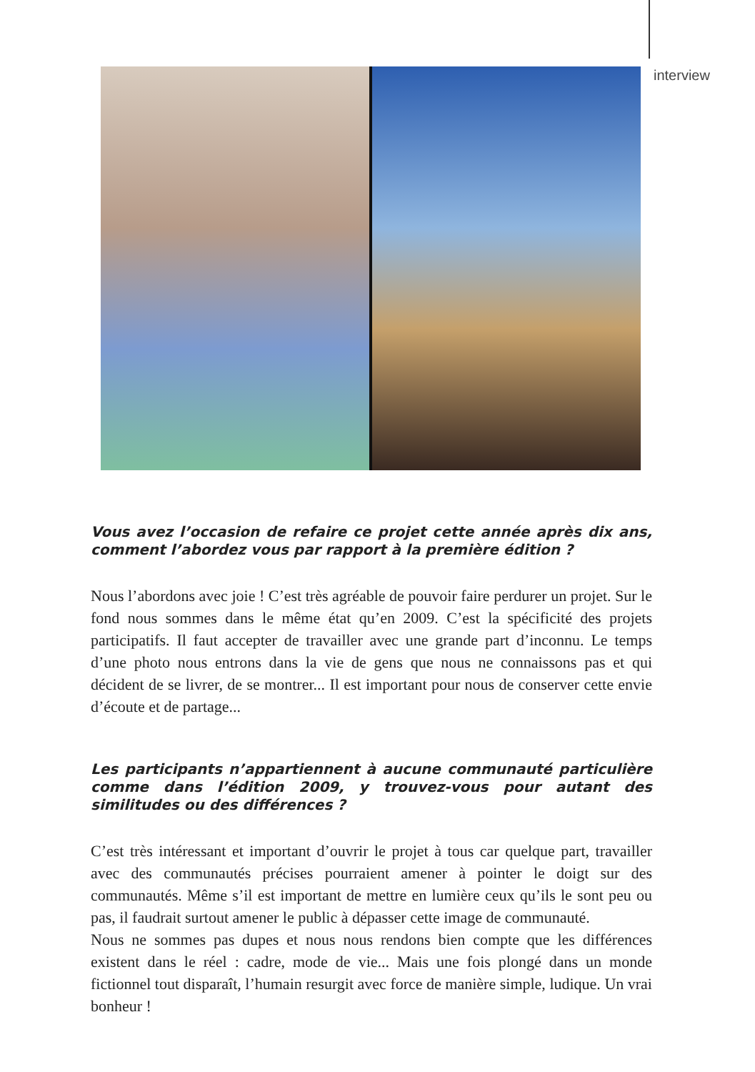interview
Vous avez l’occasion de refaire ce projet cette année après dix ans, comment l’abordez vous par rapport à la première édition ?
Nous l’abordons avec joie ! C’est très agréable de pouvoir faire perdurer un projet. Sur le fond nous sommes dans le même état qu’en 2009. C’est la spécificité des projets participatifs. Il faut accepter de travailler avec une grande part d’inconnu. Le temps d’une photo nous entrons dans la vie de gens que nous ne connaissons pas et qui décident de se livrer, de se montrer... Il est important pour nous de conserver cette envie d’écoute et de partage...
Les participants n’appartiennent à aucune communauté particulière comme dans l’édition 2009, y trouvez-vous pour autant des similitudes ou des différences ?
C’est très intéressant et important d’ouvrir le projet à tous car quelque part, travailler avec des communautés précises pourraient amener à pointer le doigt sur des communautés. Même s’il est important de mettre en lumière ceux qu’ils le sont peu ou pas, il faudrait surtout amener le public à dépasser cette image de communauté.
Nous ne sommes pas dupes et nous nous rendons bien compte que les différences existent dans le réel : cadre, mode de vie... Mais une fois plongé dans un monde fictionnel tout disparaît, l’humain resurgit avec force de manière simple, ludique. Un vrai bonheur !